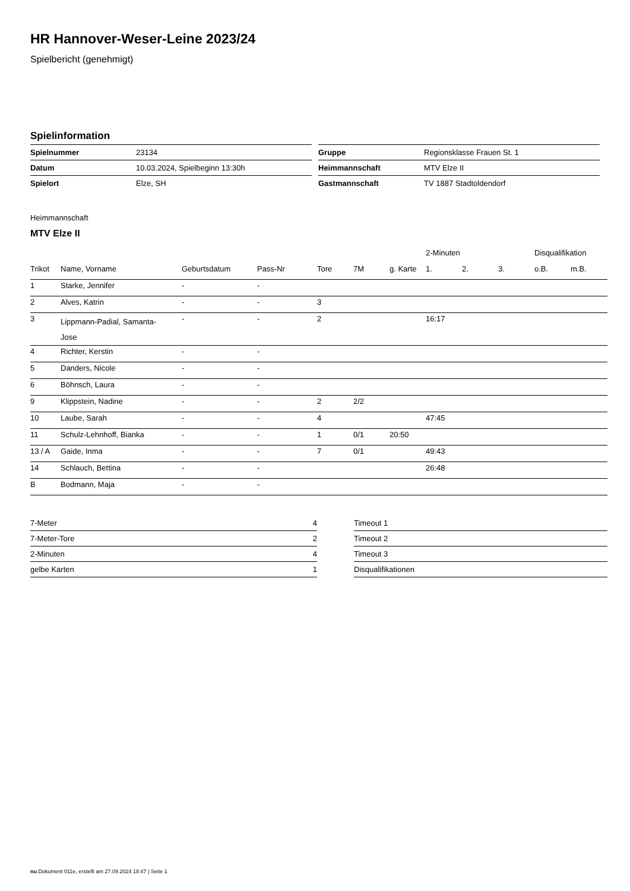HR Hannover-Weser-Leine 2023/24
Spielbericht (genehmigt)
Spielinformation
| Spielnummer | 23134 |
| Datum | 10.03.2024, Spielbeginn 13:30h |
| Spielort | Elze, SH |
| Gruppe | Regionsklasse Frauen St. 1 |
| Heimmannschaft | MTV Elze II |
| Gastmannschaft | TV 1887 Stadtoldendorf |
Heimmannschaft
MTV Elze II
| | | | | | | | 2-Minuten | | | Disqualifikation | |
| --- | --- | --- | --- | --- | --- | --- | --- | --- | --- | --- | --- |
| Trikot | Name, Vorname | Geburtsdatum | Pass-Nr | Tore | 7M | g. Karte | 1. | 2. | 3. | o.B. | m.B. |
| 1 | Starke, Jennifer | - | - | | | | | | | | |
| 2 | Alves, Katrin | - | - | 3 | | | | | | | |
| 3 | Lippmann-Padial, Samanta- Jose | - | - | 2 | | | 16:17 | | | | |
| 4 | Richter, Kerstin | - | - | | | | | | | | |
| 5 | Danders, Nicole | - | - | | | | | | | | |
| 6 | Böhnsch, Laura | - | - | | | | | | | | |
| 9 | Klippstein, Nadine | - | - | 2 | 2/2 | | | | | | |
| 10 | Laube, Sarah | - | - | 4 | | | 47:45 | | | | |
| 11 | Schulz-Lehnhoff, Bianka | - | - | 1 | 0/1 | 20:50 | | | | | |
| 13 / A | Gaide, Inma | - | - | 7 | 0/1 | | 49:43 | | | | |
| 14 | Schlauch, Bettina | - | - | | | | 26:48 | | | | |
| B | Bodmann, Maja | - | - | | | | | | | | |
| 7-Meter | 4 |
| 7-Meter-Tore | 2 |
| 2-Minuten | 4 |
| gelbe Karten | 1 |
| Timeout 1 |
| Timeout 2 |
| Timeout 3 |
| Disqualifikationen |
nu.Dokument 011e, erstellt am 27.09.2024 18:47 | Seite 1